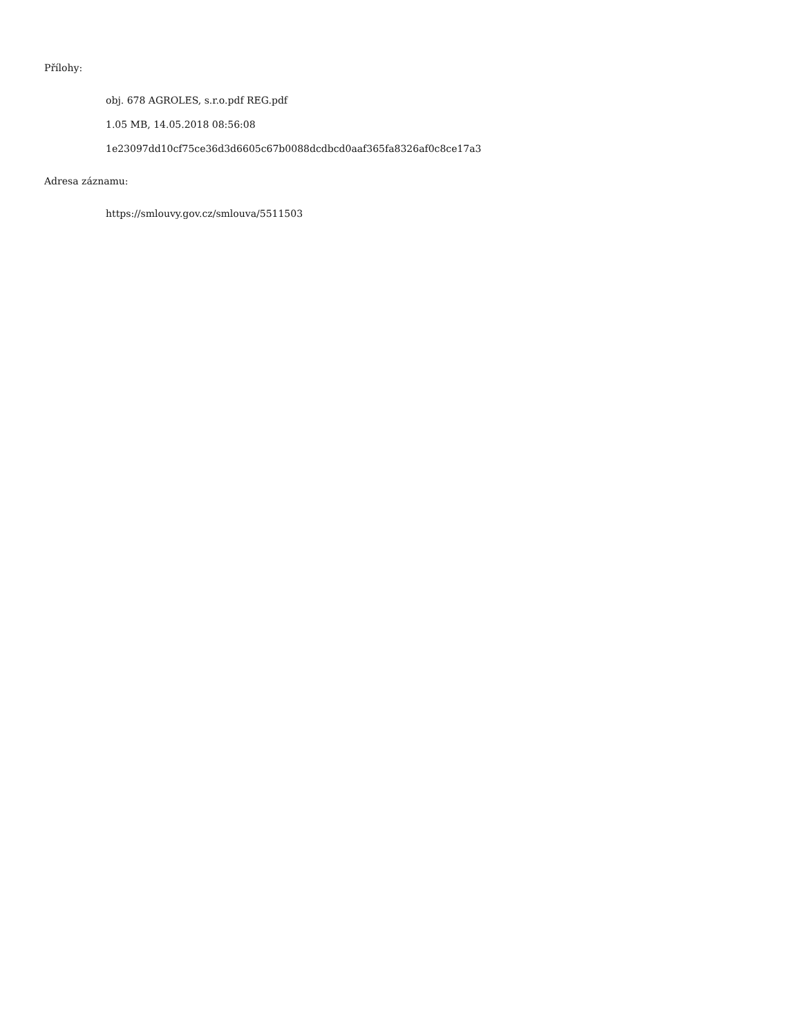Přílohy:
obj. 678 AGROLES, s.r.o.pdf REG.pdf
1.05 MB, 14.05.2018 08:56:08
1e23097dd10cf75ce36d3d6605c67b0088dcdbcd0aaf365fa8326af0c8ce17a3
Adresa záznamu:
https://smlouvy.gov.cz/smlouva/5511503